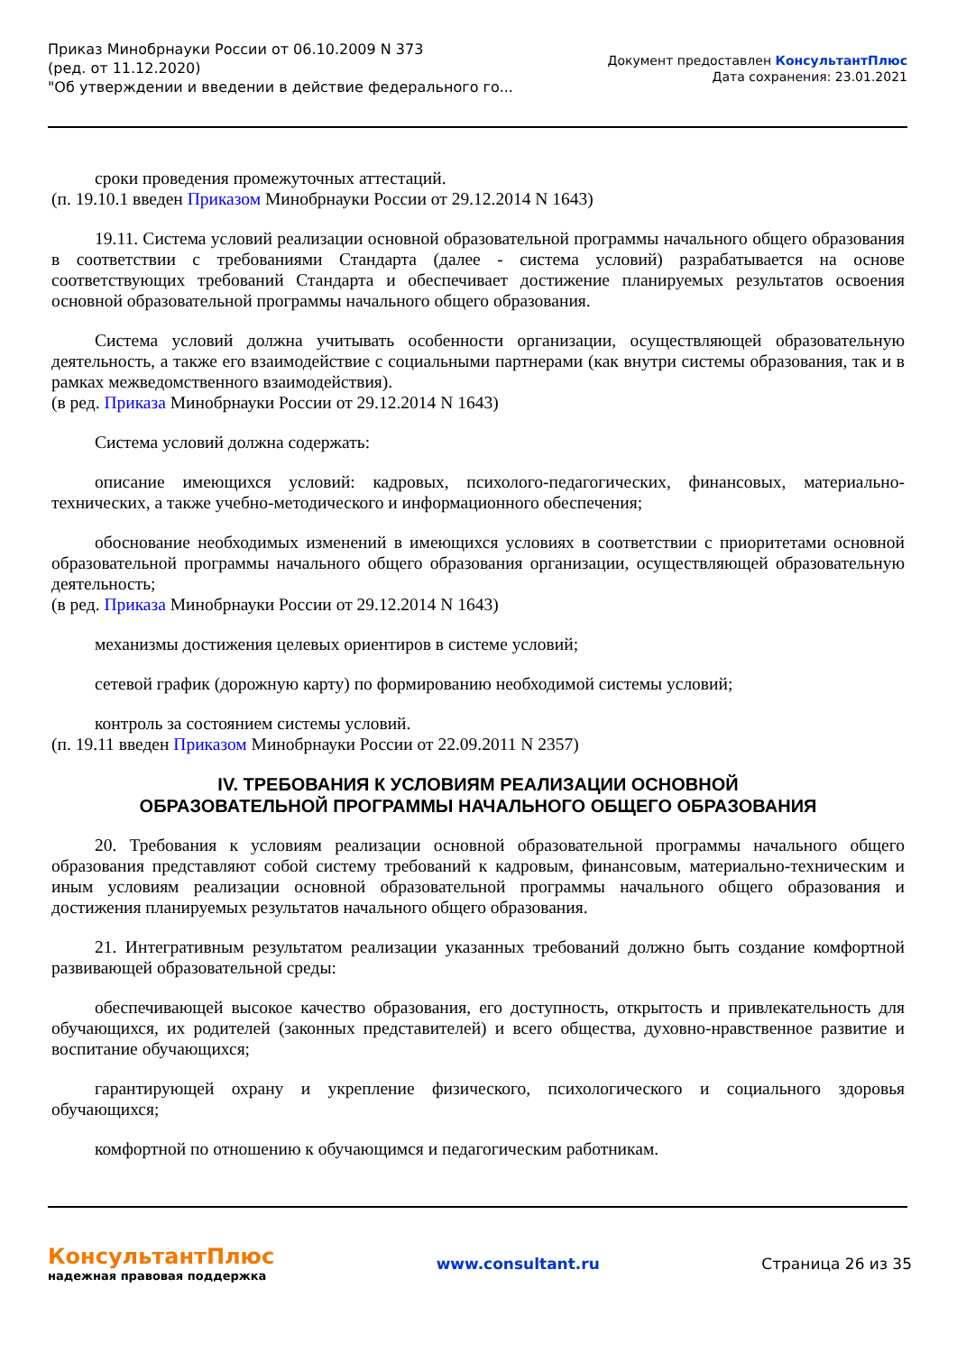Приказ Минобрнауки России от 06.10.2009 N 373
(ред. от 11.12.2020)
"Об утверждении и введении в действие федерального го...
Документ предоставлен КонсультантПлюс
Дата сохранения: 23.01.2021
сроки проведения промежуточных аттестаций.
(п. 19.10.1 введен Приказом Минобрнауки России от 29.12.2014 N 1643)
19.11. Система условий реализации основной образовательной программы начального общего образования в соответствии с требованиями Стандарта (далее - система условий) разрабатывается на основе соответствующих требований Стандарта и обеспечивает достижение планируемых результатов освоения основной образовательной программы начального общего образования.
Система условий должна учитывать особенности организации, осуществляющей образовательную деятельность, а также его взаимодействие с социальными партнерами (как внутри системы образования, так и в рамках межведомственного взаимодействия).
(в ред. Приказа Минобрнауки России от 29.12.2014 N 1643)
Система условий должна содержать:
описание имеющихся условий: кадровых, психолого-педагогических, финансовых, материально-технических, а также учебно-методического и информационного обеспечения;
обоснование необходимых изменений в имеющихся условиях в соответствии с приоритетами основной образовательной программы начального общего образования организации, осуществляющей образовательную деятельность;
(в ред. Приказа Минобрнауки России от 29.12.2014 N 1643)
механизмы достижения целевых ориентиров в системе условий;
сетевой график (дорожную карту) по формированию необходимой системы условий;
контроль за состоянием системы условий.
(п. 19.11 введен Приказом Минобрнауки России от 22.09.2011 N 2357)
IV. ТРЕБОВАНИЯ К УСЛОВИЯМ РЕАЛИЗАЦИИ ОСНОВНОЙ
ОБРАЗОВАТЕЛЬНОЙ ПРОГРАММЫ НАЧАЛЬНОГО ОБЩЕГО ОБРАЗОВАНИЯ
20. Требования к условиям реализации основной образовательной программы начального общего образования представляют собой систему требований к кадровым, финансовым, материально-техническим и иным условиям реализации основной образовательной программы начального общего образования и достижения планируемых результатов начального общего образования.
21. Интегративным результатом реализации указанных требований должно быть создание комфортной развивающей образовательной среды:
обеспечивающей высокое качество образования, его доступность, открытость и привлекательность для обучающихся, их родителей (законных представителей) и всего общества, духовно-нравственное развитие и воспитание обучающихся;
гарантирующей охрану и укрепление физического, психологического и социального здоровья обучающихся;
комфортной по отношению к обучающимся и педагогическим работникам.
КонсультантПлюс
надежная правовая поддержка
www.consultant.ru Страница 26 из 35